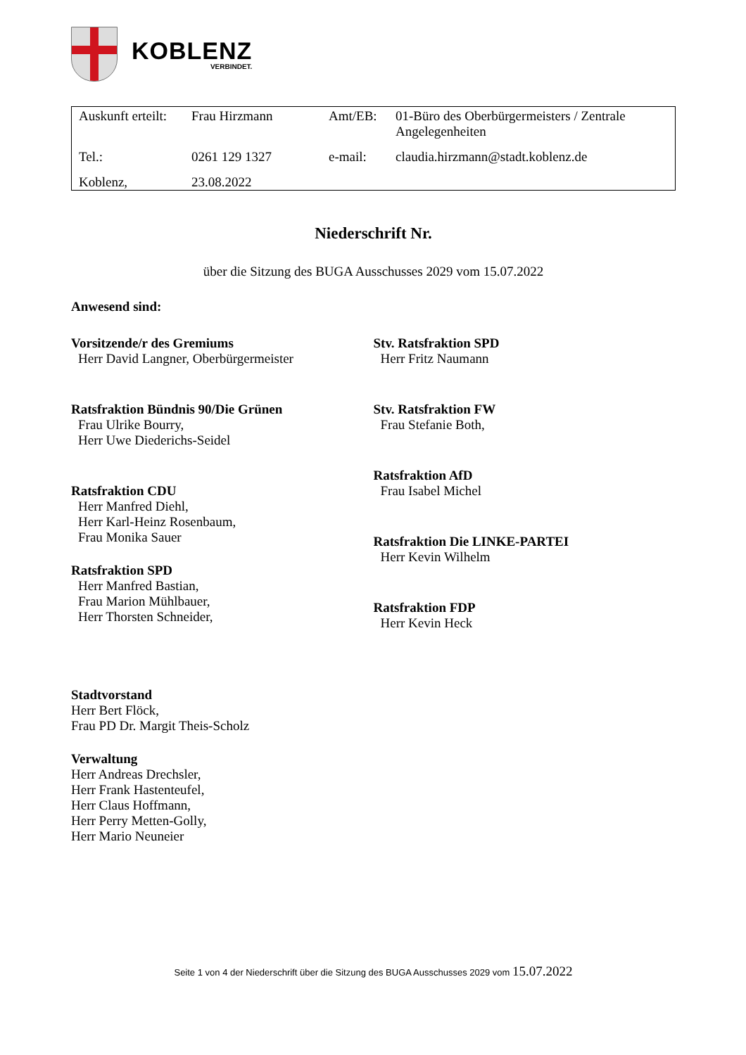KOBLENZ
VERBINDET.
| Auskunft erteilt: | Frau Hirzmann | Amt/EB: | 01-Büro des Oberbürgermeisters / Zentrale Angelegenheiten |
| Tel.: | 0261 129 1327 | e-mail: | claudia.hirzmann@stadt.koblenz.de |
| Koblenz, | 23.08.2022 | | |
Niederschrift Nr.
über die Sitzung des BUGA Ausschusses 2029 vom 15.07.2022
Anwesend sind:
Vorsitzende/r des Gremiums
Herr David Langner, Oberbürgermeister
Ratsfraktion Bündnis 90/Die Grünen
Frau Ulrike Bourry,
Herr Uwe Diederichs-Seidel
Ratsfraktion CDU
Herr Manfred Diehl,
Herr Karl-Heinz Rosenbaum,
Frau Monika Sauer
Ratsfraktion SPD
Herr Manfred Bastian,
Frau Marion Mühlbauer,
Herr Thorsten Schneider,
Stv. Ratsfraktion SPD
Herr Fritz Naumann
Stv. Ratsfraktion FW
Frau Stefanie Both,
Ratsfraktion AfD
Frau Isabel Michel
Ratsfraktion Die LINKE-PARTEI
Herr Kevin Wilhelm
Ratsfraktion FDP
Herr Kevin Heck
Stadtvorstand
Herr Bert Flöck,
Frau PD Dr. Margit Theis-Scholz
Verwaltung
Herr Andreas Drechsler,
Herr Frank Hastenteufel,
Herr Claus Hoffmann,
Herr Perry Metten-Golly,
Herr Mario Neuneier
Seite 1 von 4 der Niederschrift über die Sitzung des BUGA Ausschusses 2029 vom 15.07.2022